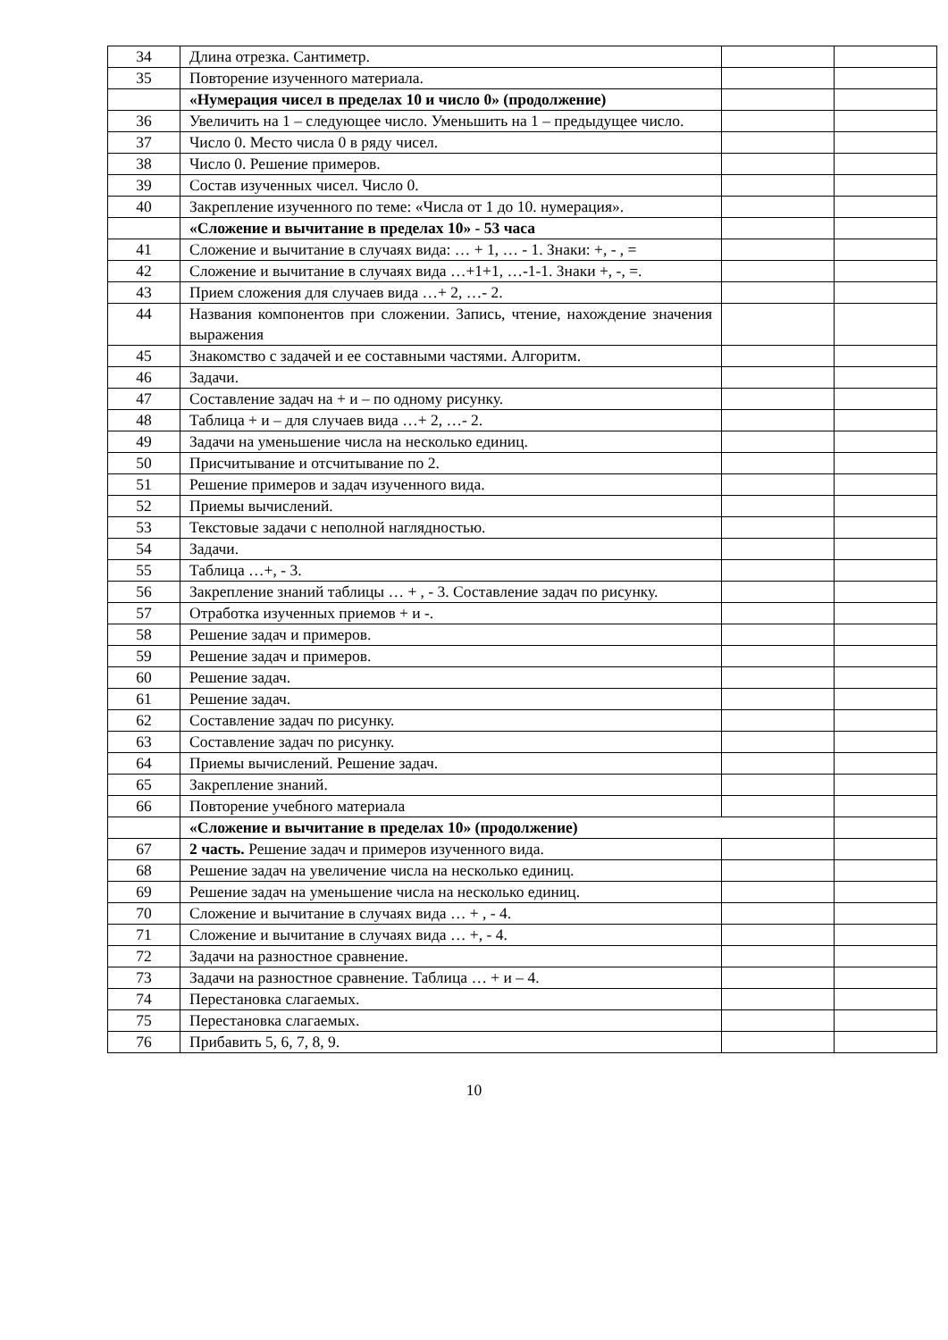| 34 | Длина отрезка. Сантиметр. | | |
| 35 | Повторение изученного материала. | | |
| | «Нумерация чисел в пределах 10 и число 0» (продолжение) | | |
| 36 | Увеличить на 1 – следующее число. Уменьшить на 1 – предыдущее число. | | |
| 37 | Число 0. Место числа 0 в ряду чисел. | | |
| 38 | Число 0. Решение примеров. | | |
| 39 | Состав изученных чисел. Число 0. | | |
| 40 | Закрепление изученного по теме: «Числа от 1 до 10. нумерация». | | |
| | «Сложение и вычитание в пределах 10» - 53 часа | | |
| 41 | Сложение и вычитание в случаях вида: … + 1, … - 1. Знаки: +, - , = | | |
| 42 | Сложение и вычитание в случаях вида …+1+1, …-1-1. Знаки +, -, =. | | |
| 43 | Прием сложения для случаев вида …+ 2, …- 2. | | |
| 44 | Названия компонентов при сложении. Запись, чтение, нахождение значения выражения | | |
| 45 | Знакомство с задачей и ее составными частями. Алгоритм. | | |
| 46 | Задачи. | | |
| 47 | Составление задач на + и – по одному рисунку. | | |
| 48 | Таблица + и – для случаев вида …+ 2, …- 2. | | |
| 49 | Задачи на уменьшение числа на несколько единиц. | | |
| 50 | Присчитывание и отсчитывание по 2. | | |
| 51 | Решение примеров и задач изученного вида. | | |
| 52 | Приемы вычислений. | | |
| 53 | Текстовые задачи с неполной наглядностью. | | |
| 54 | Задачи. | | |
| 55 | Таблица …+, - 3. | | |
| 56 | Закрепление знаний таблицы … + , - 3. Составление задач по рисунку. | | |
| 57 | Отработка изученных приемов + и -. | | |
| 58 | Решение задач и примеров. | | |
| 59 | Решение задач и примеров. | | |
| 60 | Решение задач. | | |
| 61 | Решение задач. | | |
| 62 | Составление задач по рисунку. | | |
| 63 | Составление задач по рисунку. | | |
| 64 | Приемы вычислений. Решение задач. | | |
| 65 | Закрепление знаний. | | |
| 66 | Повторение учебного материала | | |
| | «Сложение и вычитание в пределах 10» (продолжение) | | |
| 67 | 2 часть. Решение задач и примеров изученного вида. | | |
| 68 | Решение задач на увеличение числа на несколько единиц. | | |
| 69 | Решение задач на уменьшение числа на несколько единиц. | | |
| 70 | Сложение и вычитание в случаях вида … + , - 4. | | |
| 71 | Сложение и вычитание в случаях вида … +, - 4. | | |
| 72 | Задачи на разностное сравнение. | | |
| 73 | Задачи на разностное сравнение. Таблица … + и – 4. | | |
| 74 | Перестановка слагаемых. | | |
| 75 | Перестановка слагаемых. | | |
| 76 | Прибавить 5, 6, 7, 8, 9. | | |
10